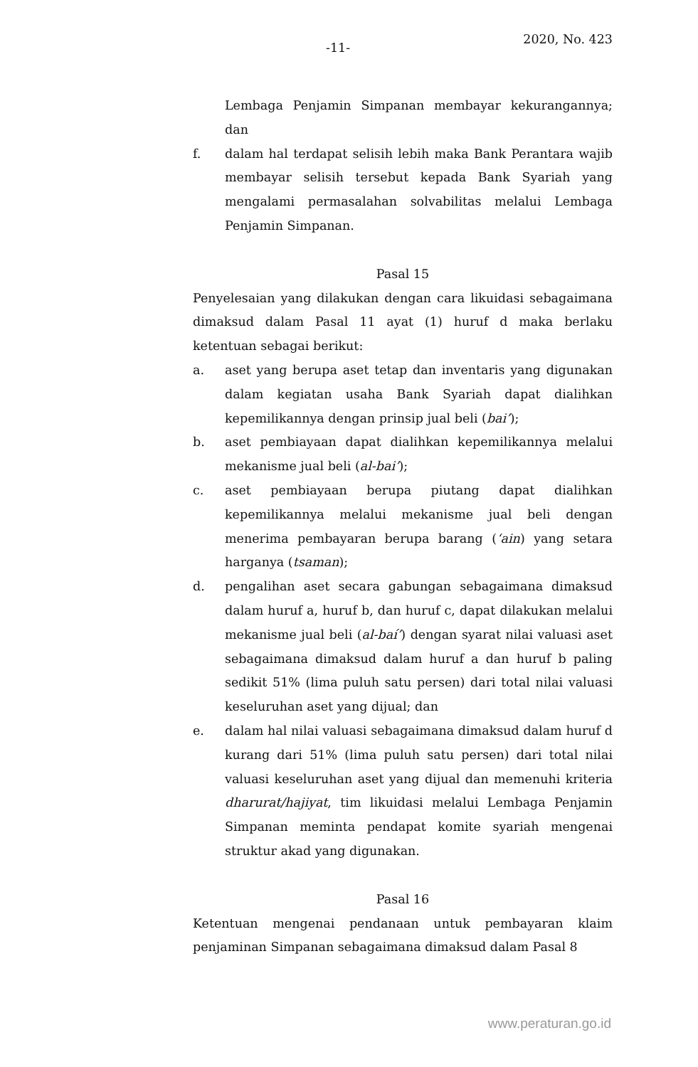-11-
2020, No. 423
Lembaga Penjamin Simpanan membayar kekurangannya; dan
f. dalam hal terdapat selisih lebih maka Bank Perantara wajib membayar selisih tersebut kepada Bank Syariah yang mengalami permasalahan solvabilitas melalui Lembaga Penjamin Simpanan.
Pasal 15
Penyelesaian yang dilakukan dengan cara likuidasi sebagaimana dimaksud dalam Pasal 11 ayat (1) huruf d maka berlaku ketentuan sebagai berikut:
a. aset yang berupa aset tetap dan inventaris yang digunakan dalam kegiatan usaha Bank Syariah dapat dialihkan kepemilikannya dengan prinsip jual beli (bai’);
b. aset pembiayaan dapat dialihkan kepemilikannya melalui mekanisme jual beli (al-bai’);
c. aset pembiayaan berupa piutang dapat dialihkan kepemilikannya melalui mekanisme jual beli dengan menerima pembayaran berupa barang (‘ain) yang setara harganya (tsaman);
d. pengalihan aset secara gabungan sebagaimana dimaksud dalam huruf a, huruf b, dan huruf c, dapat dilakukan melalui mekanisme jual beli (al-baí’) dengan syarat nilai valuasi aset sebagaimana dimaksud dalam huruf a dan huruf b paling sedikit 51% (lima puluh satu persen) dari total nilai valuasi keseluruhan aset yang dijual; dan
e. dalam hal nilai valuasi sebagaimana dimaksud dalam huruf d kurang dari 51% (lima puluh satu persen) dari total nilai valuasi keseluruhan aset yang dijual dan memenuhi kriteria dharurat/hajiyat, tim likuidasi melalui Lembaga Penjamin Simpanan meminta pendapat komite syariah mengenai struktur akad yang digunakan.
Pasal 16
Ketentuan mengenai pendanaan untuk pembayaran klaim penjaminan Simpanan sebagaimana dimaksud dalam Pasal 8
www.peraturan.go.id